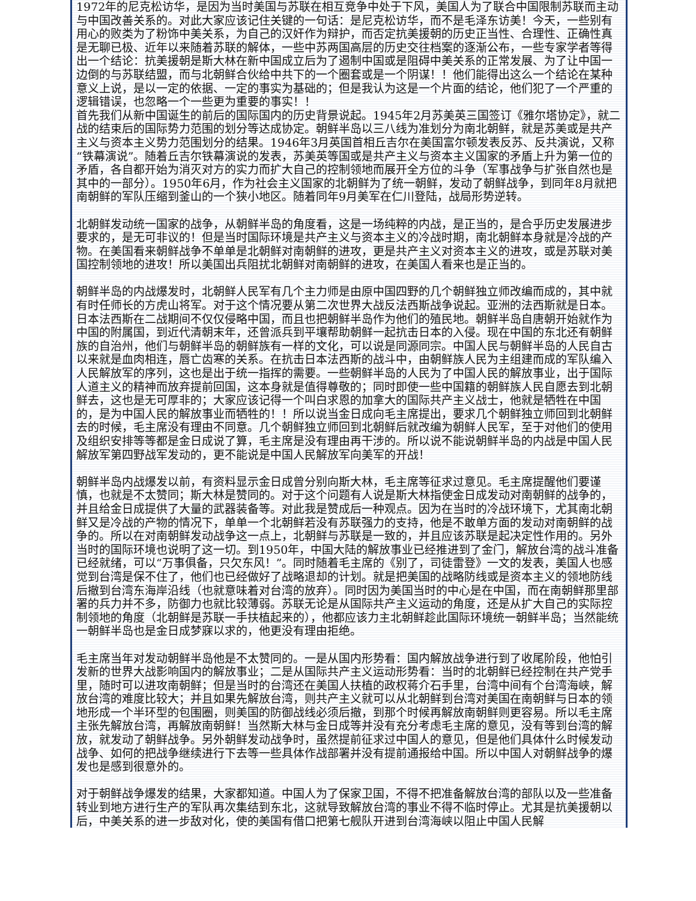1972年的尼克松访华，是因为当时美国与苏联在相互竞争中处于下风，美国人为了联合中国限制苏联而主动与中国改善关系的。对此大家应该记住关键的一句话：是尼克松访华，而不是毛泽东访美！今天，一些别有用心的败类为了粉饰中美关系，为自己的汉奸作为辩护，而否定抗美援朝的历史正当性、合理性、正确性真是无聊已极、近年以来随着苏联的解体，一些中苏两国高层的历史交往档案的逐渐公布，一些专家学者等得出一个结论：抗美援朝是斯大林在新中国成立后为了遏制中国或是阻碍中美关系的正常发展、为了让中国一边倒的与苏联结盟，而与北朝鲜合伙给中共下的一个圈套或是一个阴谋！！他们能得出这么一个结论在某种意义上说，是以一定的依据、一定的事实为基础的；但是我认为这是一个片面的结论，他们犯了一个严重的逻辑错误，也忽略一个一些更为重要的事实！！
首先我们从新中国诞生的前后的国际国内的历史背景说起。1945年2月苏美英三国签订《雅尔塔协定》，就二战的结束后的国际势力范围的划分等达成协定。朝鲜半岛以三八线为准划分为南北朝鲜，就是苏美或是共产主义与资本主义势力范围划分的结果。1946年3月英国首相丘吉尔在美国富尔顿发表反苏、反共演说，又称“铁幕演说”。随着丘吉尔铁幕演说的发表，苏美英等国或是共产主义与资本主义国家的矛盾上升为第一位的矛盾，各自都开始为消灭对方的实力而扩大自己的控制领地而展开全方位的斗争（军事战争与扩张自然也是其中的一部分）。1950年6月，作为社会主义国家的北朝鲜为了统一朝鲜，发动了朝鲜战争，到同年8月就把南朝鲜的军队压缩到釜山的一个狭小地区。随着同年9月美军在仁川登陆，战局形势逆转。
北朝鲜发动统一国家的战争，从朝鲜半岛的角度看，这是一场纯粹的内战，是正当的，是合乎历史发展进步要求的，是无可非议的！但是当时国际环境是共产主义与资本主义的冷战时期，南北朝鲜本身就是冷战的产物。在美国看来朝鲜战争不单单是北朝鲜对南朝鲜的进攻，更是共产主义对资本主义的进攻，或是苏联对美国控制领地的进攻！所以美国出兵阻扰北朝鲜对南朝鲜的进攻，在美国人看来也是正当的。
朝鲜半岛的内战爆发时，北朝鲜人民军有几个主力师是由原中国四野的几个朝鲜独立师改编而成的，其中就有时任师长的方虎山将军。对于这个情况要从第二次世界大战反法西斯战争说起。亚洲的法西斯就是日本。日本法西斯在二战期间不仅仅侵略中国，而且也把朝鲜半岛作为他们的殖民地。朝鲜半岛自唐朝开始就作为中国的附属国，到近代清朝末年，还曾派兵到平壤帮助朝鲜一起抗击日本的入侵。现在中国的东北还有朝鲜族的自治州，他们与朝鲜半岛的朝鲜族有一样的文化，可以说是同源同宗。中国人民与朝鲜半岛的人民自古以来就是血肉相连，唇亡齿寒的关系。在抗击日本法西斯的战斗中，由朝鲜族人民为主组建而成的军队编入人民解放军的序列，这也是出于统一指挥的需要。一些朝鲜半岛的人民为了中国人民的解放事业，出于国际人道主义的精神而放弃提前回国，这本身就是值得尊敬的；同时即使一些中国籍的朝鲜族人民自愿去到北朝鲜去，这也是无可厚非的；大家应该记得一个叫白求恩的加拿大的国际共产主义战士，他就是牺牲在中国的，是为中国人民的解放事业而牺牲的！！所以说当金日成向毛主席提出，要求几个朝鲜独立师回到北朝鲜去的时候，毛主席没有理由不同意。几个朝鲜独立师回到北朝鲜后就改编为朝鲜人民军，至于对他们的使用及组织安排等等都是金日成说了算，毛主席是没有理由再干涉的。所以说不能说朝鲜半岛的内战是中国人民解放军第四野战军发动的，更不能说是中国人民解放军向美军的开战！
朝鲜半岛内战爆发以前，有资料显示金日成曾分别向斯大林，毛主席等征求过意见。毛主席提醒他们要谨慎，也就是不太赞同；斯大林是赞同的。对于这个问题有人说是斯大林指使金日成发动对南朝鲜的战争的，并且给金日成提供了大量的武器装备等。对此我是赞成后一种观点。因为在当时的冷战环境下，尤其南北朝鲜又是冷战的产物的情况下，单单一个北朝鲜若没有苏联强力的支持，他是不敢单方面的发动对南朝鲜的战争的。所以在对南朝鲜发动战争这一点上，北朝鲜与苏联是一致的，并且应该苏联是起决定性作用的。另外当时的国际环境也说明了这一切。到1950年，中国大陆的解放事业已经推进到了金门，解放台湾的战斗准备已经就绪，可以“万事俱备，只欠东风！”。同时随着毛主席的《别了，司徒雷登》一文的发表，美国人也感觉到台湾是保不住了，他们也已经做好了战略退却的计划。就是把美国的战略防线或是资本主义的领地防线后撤到台湾东海岸沿线（也就意味着对台湾的放弃）。同时因为美国当时的中心是在中国，而在南朝鲜那里部署的兵力并不多，防御力也就比较薄弱。苏联无论是从国际共产主义运动的角度，还是从扩大自己的实际控制领地的角度（北朝鲜是苏联一手扶植起来的），他都应该力主北朝鲜趁此国际环境统一朝鲜半岛；当然能统一朝鲜半岛也是金日成梦寐以求的，他更没有理由拒绝。
毛主席当年对发动朝鲜半岛他是不太赞同的。一是从国内形势看：国内解放战争进行到了收尾阶段，他怕引发新的世界大战影响国内的解放事业；二是从国际共产主义运动形势看：当时的北朝鲜已经控制在共产党手里，随时可以进攻南朝鲜；但是当时的台湾还在美国人扶植的政权蒋介石手里，台湾中间有个台湾海峡，解放台湾的难度比较大；并且如果先解放台湾，则共产主义就可以从北朝鲜到台湾对美国在南朝鲜与日本的领地形成一个半环型的包围圈，则美国的防御战线必须后撤，到那个时候再解放南朝鲜则更容易。所以毛主席主张先解放台湾，再解放南朝鲜！当然斯大林与金日成等并没有充分考虑毛主席的意见，没有等到台湾的解放，就发动了朝鲜战争。另外朝鲜发动战争时，虽然提前征求过中国人的意见，但是他们具体什么时候发动战争、如何的把战争继续进行下去等一些具体作战部署并没有提前通报给中国。所以中国人对朝鲜战争的爆发也是感到很意外的。
对于朝鲜战争爆发的结果，大家都知道。中国人为了保家卫国，不得不把准备解放台湾的部队以及一些准备转业到地方进行生产的军队再次集结到东北，这就导致解放台湾的事业不得不临时停止。尤其是抗美援朝以后，中美关系的进一步敌对化，使的美国有借口把第七舰队开进到台湾海峡以阻止中国人民解